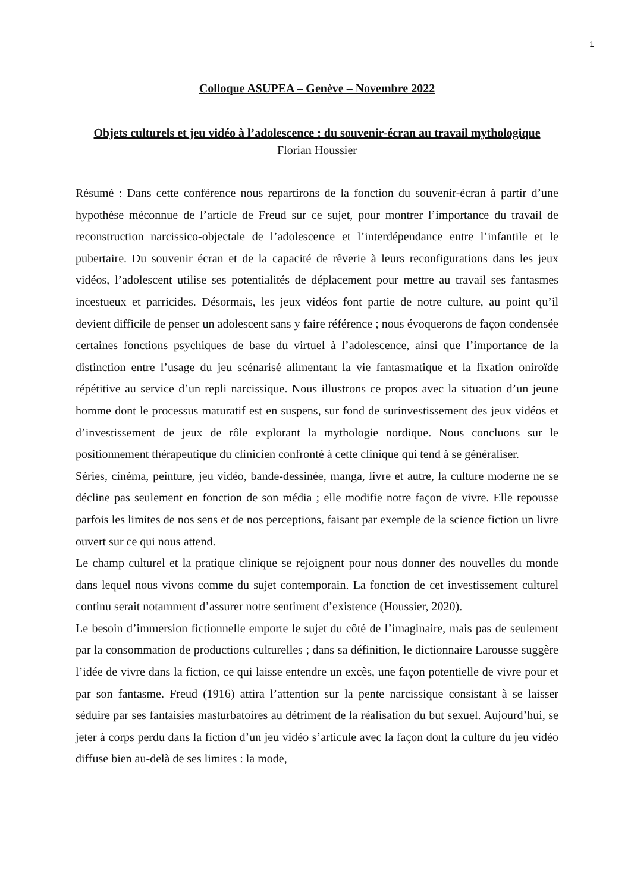1
Colloque ASUPEA – Genève – Novembre 2022
Objets culturels et jeu vidéo à l’adolescence : du souvenir-écran au travail mythologique
Florian Houssier
Résumé : Dans cette conférence nous repartirons de la fonction du souvenir-écran à partir d’une hypothèse méconnue de l’article de Freud sur ce sujet, pour montrer l’importance du travail de reconstruction narcissico-objectale de l’adolescence et l’interdépendance entre l’infantile et le pubertaire. Du souvenir écran et de la capacité de rêverie à leurs reconfigurations dans les jeux vidéos, l’adolescent utilise ses potentialités de déplacement pour mettre au travail ses fantasmes incestueux et parricides. Désormais, les jeux vidéos font partie de notre culture, au point qu’il devient difficile de penser un adolescent sans y faire référence ; nous évoquerons de façon condensée certaines fonctions psychiques de base du virtuel à l’adolescence, ainsi que l’importance de la distinction entre l’usage du jeu scénarisé alimentant la vie fantasmatique et la fixation oniroïde répétitive au service d’un repli narcissique. Nous illustrons ce propos avec la situation d’un jeune homme dont le processus maturatif est en suspens, sur fond de surinvestissement des jeux vidéos et d’investissement de jeux de rôle explorant la mythologie nordique. Nous concluons sur le positionnement thérapeutique du clinicien confronté à cette clinique qui tend à se généraliser.
Séries, cinéma, peinture, jeu vidéo, bande-dessinée, manga, livre et autre, la culture moderne ne se décline pas seulement en fonction de son média ; elle modifie notre façon de vivre. Elle repousse parfois les limites de nos sens et de nos perceptions, faisant par exemple de la science fiction un livre ouvert sur ce qui nous attend.
Le champ culturel et la pratique clinique se rejoignent pour nous donner des nouvelles du monde dans lequel nous vivons comme du sujet contemporain. La fonction de cet investissement culturel continu serait notamment d’assurer notre sentiment d’existence (Houssier, 2020).
Le besoin d’immersion fictionnelle emporte le sujet du côté de l’imaginaire, mais pas de seulement par la consommation de productions culturelles ; dans sa définition, le dictionnaire Larousse suggère l’idée de vivre dans la fiction, ce qui laisse entendre un excès, une façon potentielle de vivre pour et par son fantasme. Freud (1916) attira l’attention sur la pente narcissique consistant à se laisser séduire par ses fantaisies masturbatoires au détriment de la réalisation du but sexuel. Aujourd’hui, se jeter à corps perdu dans la fiction d’un jeu vidéo s’articule avec la façon dont la culture du jeu vidéo diffuse bien au-delà de ses limites : la mode,